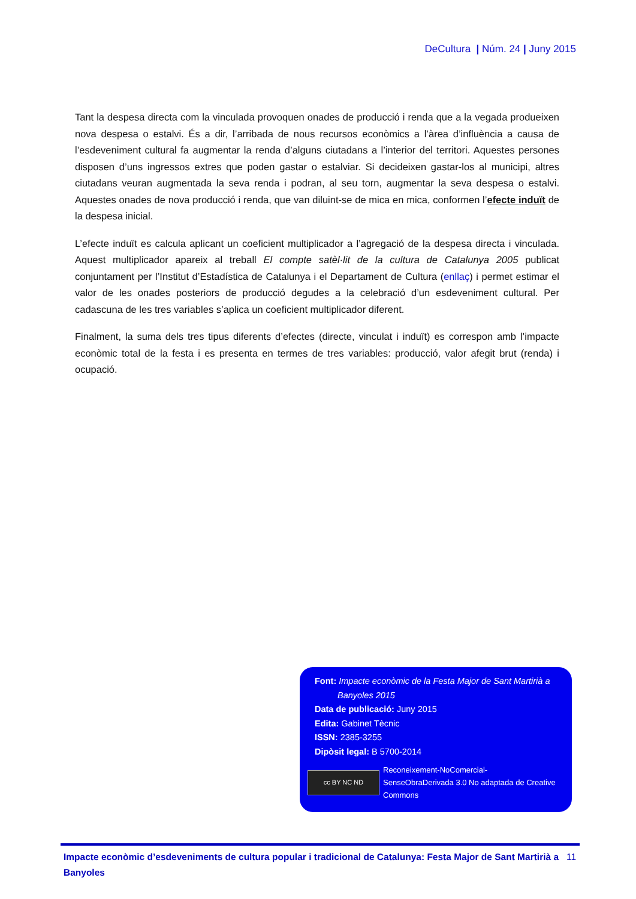DeCultura | Núm. 24 | Juny 2015
Tant la despesa directa com la vinculada provoquen onades de producció i renda que a la vegada produeixen nova despesa o estalvi. És a dir, l’arribada de nous recursos econòmics a l’àrea d’influència a causa de l’esdeveniment cultural fa augmentar la renda d’alguns ciutadans a l’interior del territori. Aquestes persones disposen d’uns ingressos extres que poden gastar o estalviar. Si decideixen gastar-los al municipi, altres ciutadans veuran augmentada la seva renda i podran, al seu torn, augmentar la seva despesa o estalvi. Aquestes onades de nova producció i renda, que van diluint-se de mica en mica, conformen l’efecte induït de la despesa inicial.
L’efecte induït es calcula aplicant un coeficient multiplicador a l’agregació de la despesa directa i vinculada. Aquest multiplicador apareix al treball El compte satèl·lit de la cultura de Catalunya 2005 publicat conjuntament per l’Institut d’Estadística de Catalunya i el Departament de Cultura (enllaç) i permet estimar el valor de les onades posteriors de producció degudes a la celebració d’un esdeveniment cultural. Per cadascuna de les tres variables s’aplica un coeficient multiplicador diferent.
Finalment, la suma dels tres tipus diferents d’efectes (directe, vinculat i induït) es correspon amb l’impacte econòmic total de la festa i es presenta en termes de tres variables: producció, valor afegit brut (renda) i ocupació.
Font: Impacte econòmic de la Festa Major de Sant Martirià a
Banyoles 2015
Data de publicació: Juny 2015
Edita: Gabinet Tècnic
ISSN: 2385-3255
Dipòsit legal: B 5700-2014
cc BY NC ND
Reconeixement-NoComercial-SenseObraDerivada 3.0 No adaptada de Creative Commons
Impacte econòmic d’esdeveniments de cultura popular i tradicional de Catalunya: Festa Major de Sant Martirià a Banyoles 11